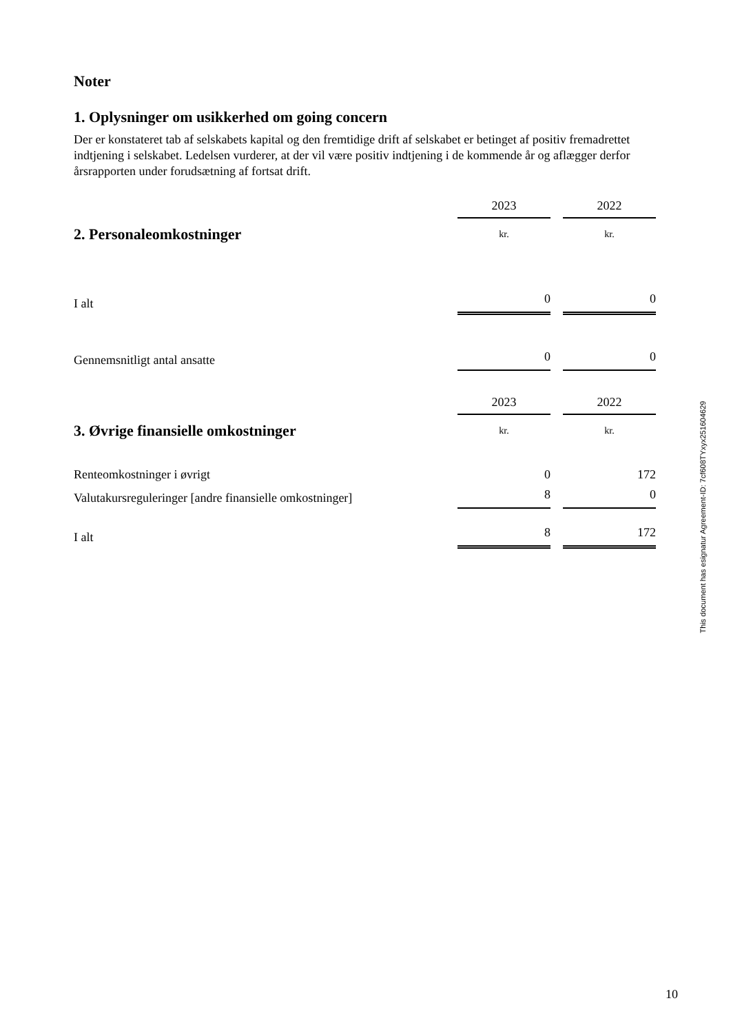Noter
1. Oplysninger om usikkerhed om going concern
Der er konstateret tab af selskabets kapital og den fremtidige drift af selskabet er betinget af positiv fremadrettet indtjening i selskabet. Ledelsen vurderer, at der vil være positiv indtjening i de kommende år og aflægger derfor årsrapporten under forudsætning af fortsat drift.
| | 2023 | | 2022 |
| 2. Personaleomkostninger | kr. | | kr. |
| I alt | 0 | | 0 |
| Gennemsnitligt antal ansatte | 0 | | 0 |
| | 2023 | | 2022 |
| 3. Øvrige finansielle omkostninger | kr. | | kr. |
| Renteomkostninger i øvrigt | 0 | | 172 |
| Valutakursreguleringer [andre finansielle omkostninger] | 8 | | 0 |
| I alt | 8 | | 172 |
This document has esignatur Agreement-ID: 7cf608TYxyx251604629
10